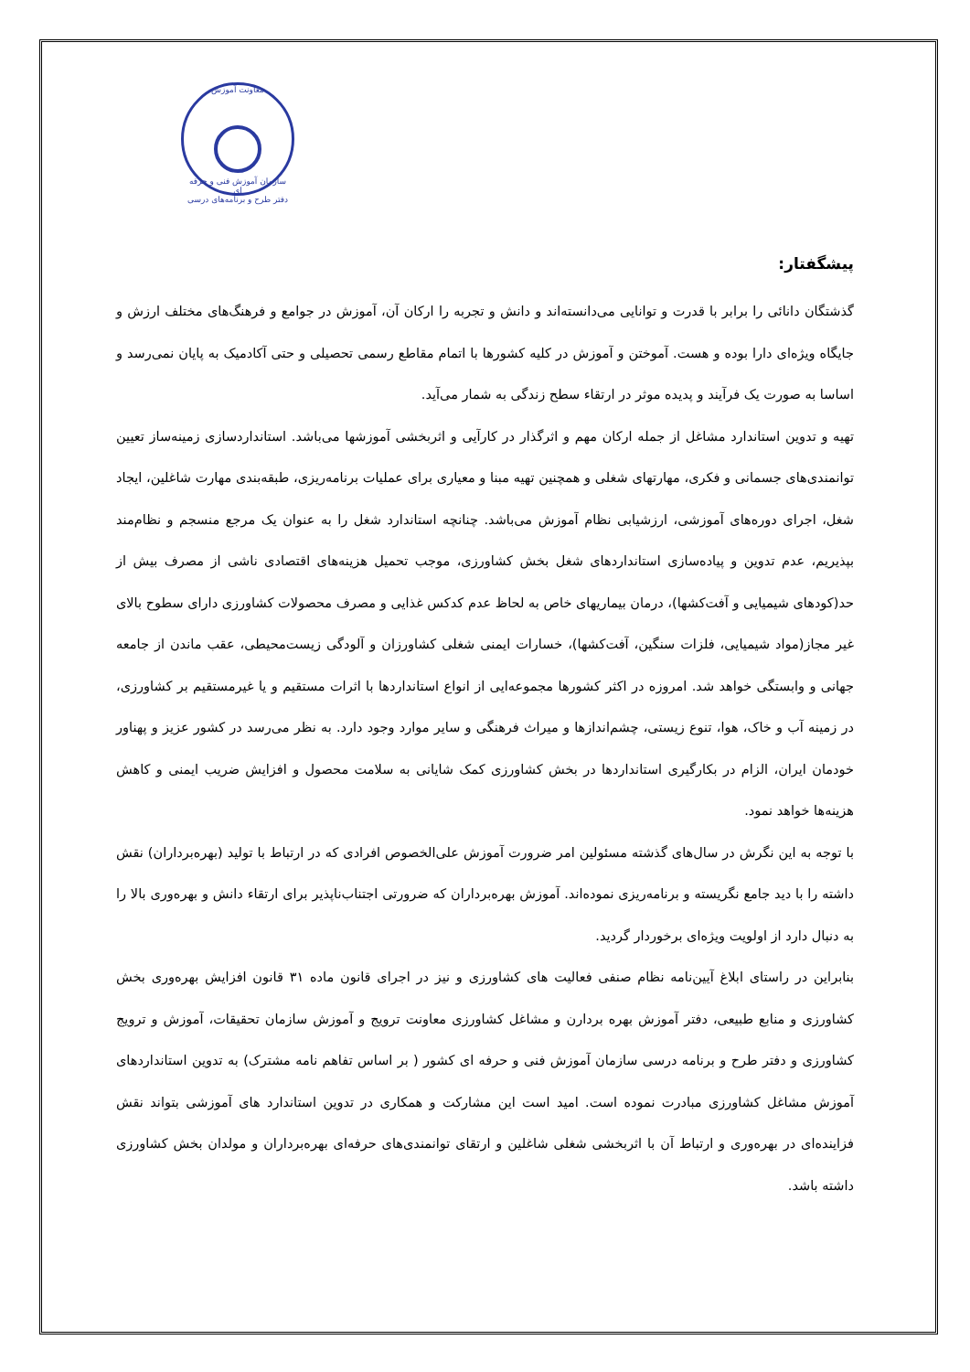معاونت آموزش
سازمان آموزش فنی و حرفه ای
دفتر طرح و برنامه‌های درسی
پیشگفتار:
گذشتگان دانائی را برابر با قدرت و توانایی می‌دانسته‌اند و دانش و تجربه را ارکان آن، آموزش در جوامع و فرهنگ‌های مختلف ارزش و جایگاه ویژه‌ای دارا بوده و هست. آموختن و آموزش در کلیه کشورها با اتمام مقاطع رسمی تحصیلی و حتی آکادمیک به پایان نمی‌رسد و اساسا به صورت یک فرآیند و پدیده موثر در ارتقاء سطح زندگی به شمار می‌آید.
تهیه و تدوین استاندارد مشاغل از جمله ارکان مهم و اثرگذار در کارآیی و اثربخشی آموزشها می‌باشد. استانداردسازی زمینه‌ساز تعیین توانمندی‌های جسمانی و فکری، مهارتهای شغلی و همچنین تهیه مبنا و معیاری برای عملیات برنامه‌ریزی، طبقه‌بندی مهارت شاغلین، ایجاد شغل، اجرای دوره‌های آموزشی، ارزشیابی نظام آموزش می‌باشد. چنانچه استاندارد شغل را به عنوان یک مرجع منسجم و نظام‌مند بپذیریم، عدم تدوین و پیاده‌سازی استانداردهای شغل بخش کشاورزی، موجب تحمیل هزینه‌های اقتصادی ناشی از مصرف بیش از حد(کودهای شیمیایی و آفت‌کشها)، درمان بیماریهای خاص به لحاظ عدم کدکس غذایی و مصرف محصولات کشاورزی دارای سطوح بالای غیر مجاز(مواد شیمیایی، فلزات سنگین، آفت‌کشها)، خسارات ایمنی شغلی کشاورزان و آلودگی زیست‌محیطی، عقب ماندن از جامعه جهانی و وابستگی خواهد شد. امروزه در اکثر کشورها مجموعه‌ایی از انواع استانداردها با اثرات مستقیم و یا غیرمستقیم بر کشاورزی، در زمینه آب و خاک، هوا، تنوع زیستی، چشم‌اندازها و میراث فرهنگی و سایر موارد وجود دارد. به نظر می‌رسد در کشور عزیز و پهناور خودمان ایران، الزام در بکارگیری استانداردها در بخش کشاورزی کمک شایانی به سلامت محصول و افزایش ضریب ایمنی و کاهش هزینه‌ها خواهد نمود.
با توجه به این نگرش در سال‌های گذشته مسئولین امر ضرورت آموزش علی‌الخصوص افرادی که در ارتباط با تولید (بهره‌برداران) نقش داشته را با دید جامع نگریسته و برنامه‌ریزی نموده‌اند. آموزش بهره‌برداران که ضرورتی اجتناب‌ناپذیر برای ارتقاء دانش و بهره‌وری بالا را به دنبال دارد از اولویت ویژه‌ای برخوردار گردید.
بنابراین در راستای ابلاغ آیین‌نامه نظام صنفی فعالیت های کشاورزی و نیز در اجرای قانون ماده ۳۱ قانون افزایش بهره‌وری بخش کشاورزی و منابع طبیعی، دفتر آموزش بهره بردارن و مشاغل کشاورزی معاونت ترویج و آموزش سازمان تحقیقات، آموزش و ترویج کشاورزی و دفتر طرح و برنامه درسی سازمان آموزش فنی و حرفه ای کشور ( بر اساس تفاهم نامه مشترک) به تدوین استانداردهای آموزش مشاغل کشاورزی مبادرت نموده است. امید است این مشارکت و همکاری در تدوین استاندارد های آموزشی بتواند نقش فزاینده‌ای در بهره‌وری و ارتباط آن با اثربخشی شغلی شاغلین و ارتقای توانمندی‌های حرفه‌ای بهره‌برداران و مولدان بخش کشاورزی داشته باشد.